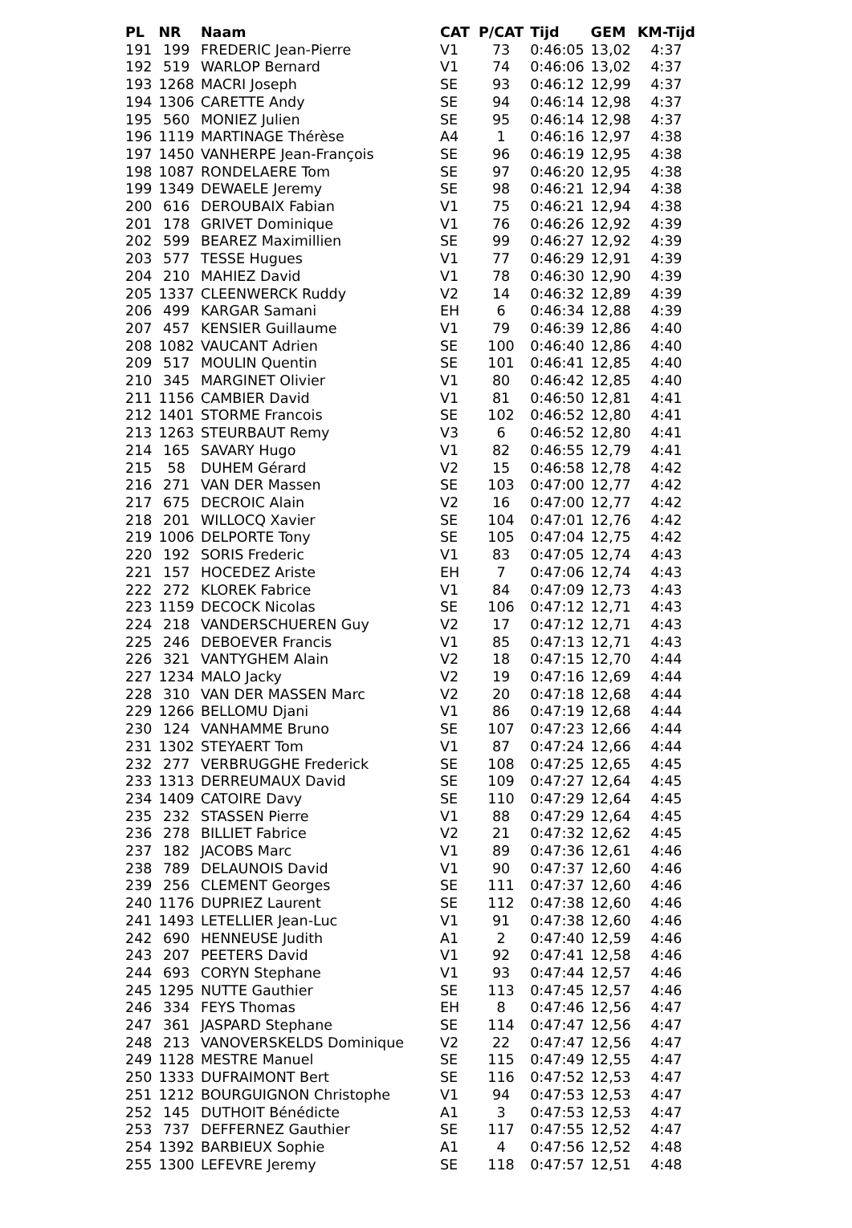| PL | NR | Naam | CAT | P/CAT | Tijd | GEM | KM-Tijd |
| --- | --- | --- | --- | --- | --- | --- | --- |
| 191 | 199 | FREDERIC Jean-Pierre | V1 | 73 | 0:46:05 | 13,02 | 4:37 |
| 192 | 519 | WARLOP Bernard | V1 | 74 | 0:46:06 | 13,02 | 4:37 |
| 193 | 1268 | MACRI Joseph | SE | 93 | 0:46:12 | 12,99 | 4:37 |
| 194 | 1306 | CARETTE Andy | SE | 94 | 0:46:14 | 12,98 | 4:37 |
| 195 | 560 | MONIEZ Julien | SE | 95 | 0:46:14 | 12,98 | 4:37 |
| 196 | 1119 | MARTINAGE Thérèse | A4 | 1 | 0:46:16 | 12,97 | 4:38 |
| 197 | 1450 | VANHERPE Jean-François | SE | 96 | 0:46:19 | 12,95 | 4:38 |
| 198 | 1087 | RONDELAERE Tom | SE | 97 | 0:46:20 | 12,95 | 4:38 |
| 199 | 1349 | DEWAELE Jeremy | SE | 98 | 0:46:21 | 12,94 | 4:38 |
| 200 | 616 | DEROUBAIX Fabian | V1 | 75 | 0:46:21 | 12,94 | 4:38 |
| 201 | 178 | GRIVET Dominique | V1 | 76 | 0:46:26 | 12,92 | 4:39 |
| 202 | 599 | BEAREZ Maximillien | SE | 99 | 0:46:27 | 12,92 | 4:39 |
| 203 | 577 | TESSE Hugues | V1 | 77 | 0:46:29 | 12,91 | 4:39 |
| 204 | 210 | MAHIEZ David | V1 | 78 | 0:46:30 | 12,90 | 4:39 |
| 205 | 1337 | CLEENWERCK Ruddy | V2 | 14 | 0:46:32 | 12,89 | 4:39 |
| 206 | 499 | KARGAR Samani | EH | 6 | 0:46:34 | 12,88 | 4:39 |
| 207 | 457 | KENSIER Guillaume | V1 | 79 | 0:46:39 | 12,86 | 4:40 |
| 208 | 1082 | VAUCANT Adrien | SE | 100 | 0:46:40 | 12,86 | 4:40 |
| 209 | 517 | MOULIN Quentin | SE | 101 | 0:46:41 | 12,85 | 4:40 |
| 210 | 345 | MARGINET Olivier | V1 | 80 | 0:46:42 | 12,85 | 4:40 |
| 211 | 1156 | CAMBIER David | V1 | 81 | 0:46:50 | 12,81 | 4:41 |
| 212 | 1401 | STORME Francois | SE | 102 | 0:46:52 | 12,80 | 4:41 |
| 213 | 1263 | STEURBAUT Remy | V3 | 6 | 0:46:52 | 12,80 | 4:41 |
| 214 | 165 | SAVARY Hugo | V1 | 82 | 0:46:55 | 12,79 | 4:41 |
| 215 | 58 | DUHEM Gérard | V2 | 15 | 0:46:58 | 12,78 | 4:42 |
| 216 | 271 | VAN DER Massen | SE | 103 | 0:47:00 | 12,77 | 4:42 |
| 217 | 675 | DECROIC Alain | V2 | 16 | 0:47:00 | 12,77 | 4:42 |
| 218 | 201 | WILLOCQ Xavier | SE | 104 | 0:47:01 | 12,76 | 4:42 |
| 219 | 1006 | DELPORTE Tony | SE | 105 | 0:47:04 | 12,75 | 4:42 |
| 220 | 192 | SORIS Frederic | V1 | 83 | 0:47:05 | 12,74 | 4:43 |
| 221 | 157 | HOCEDEZ Ariste | EH | 7 | 0:47:06 | 12,74 | 4:43 |
| 222 | 272 | KLOREK Fabrice | V1 | 84 | 0:47:09 | 12,73 | 4:43 |
| 223 | 1159 | DECOCK Nicolas | SE | 106 | 0:47:12 | 12,71 | 4:43 |
| 224 | 218 | VANDERSCHUEREN Guy | V2 | 17 | 0:47:12 | 12,71 | 4:43 |
| 225 | 246 | DEBOEVER Francis | V1 | 85 | 0:47:13 | 12,71 | 4:43 |
| 226 | 321 | VANTYGHEM Alain | V2 | 18 | 0:47:15 | 12,70 | 4:44 |
| 227 | 1234 | MALO Jacky | V2 | 19 | 0:47:16 | 12,69 | 4:44 |
| 228 | 310 | VAN DER MASSEN Marc | V2 | 20 | 0:47:18 | 12,68 | 4:44 |
| 229 | 1266 | BELLOMU Djani | V1 | 86 | 0:47:19 | 12,68 | 4:44 |
| 230 | 124 | VANHAMME Bruno | SE | 107 | 0:47:23 | 12,66 | 4:44 |
| 231 | 1302 | STEYAERT Tom | V1 | 87 | 0:47:24 | 12,66 | 4:44 |
| 232 | 277 | VERBRUGGHE Frederick | SE | 108 | 0:47:25 | 12,65 | 4:45 |
| 233 | 1313 | DERREUMAUX David | SE | 109 | 0:47:27 | 12,64 | 4:45 |
| 234 | 1409 | CATOIRE Davy | SE | 110 | 0:47:29 | 12,64 | 4:45 |
| 235 | 232 | STASSEN Pierre | V1 | 88 | 0:47:29 | 12,64 | 4:45 |
| 236 | 278 | BILLIET Fabrice | V2 | 21 | 0:47:32 | 12,62 | 4:45 |
| 237 | 182 | JACOBS Marc | V1 | 89 | 0:47:36 | 12,61 | 4:46 |
| 238 | 789 | DELAUNOIS David | V1 | 90 | 0:47:37 | 12,60 | 4:46 |
| 239 | 256 | CLEMENT Georges | SE | 111 | 0:47:37 | 12,60 | 4:46 |
| 240 | 1176 | DUPRIEZ Laurent | SE | 112 | 0:47:38 | 12,60 | 4:46 |
| 241 | 1493 | LETELLIER Jean-Luc | V1 | 91 | 0:47:38 | 12,60 | 4:46 |
| 242 | 690 | HENNEUSE Judith | A1 | 2 | 0:47:40 | 12,59 | 4:46 |
| 243 | 207 | PEETERS David | V1 | 92 | 0:47:41 | 12,58 | 4:46 |
| 244 | 693 | CORYN Stephane | V1 | 93 | 0:47:44 | 12,57 | 4:46 |
| 245 | 1295 | NUTTE Gauthier | SE | 113 | 0:47:45 | 12,57 | 4:46 |
| 246 | 334 | FEYS Thomas | EH | 8 | 0:47:46 | 12,56 | 4:47 |
| 247 | 361 | JASPARD Stephane | SE | 114 | 0:47:47 | 12,56 | 4:47 |
| 248 | 213 | VANOVERSKELDS Dominique | V2 | 22 | 0:47:47 | 12,56 | 4:47 |
| 249 | 1128 | MESTRE Manuel | SE | 115 | 0:47:49 | 12,55 | 4:47 |
| 250 | 1333 | DUFRAIMONT Bert | SE | 116 | 0:47:52 | 12,53 | 4:47 |
| 251 | 1212 | BOURGUIGNON Christophe | V1 | 94 | 0:47:53 | 12,53 | 4:47 |
| 252 | 145 | DUTHOIT Bénédicte | A1 | 3 | 0:47:53 | 12,53 | 4:47 |
| 253 | 737 | DEFFERNEZ Gauthier | SE | 117 | 0:47:55 | 12,52 | 4:47 |
| 254 | 1392 | BARBIEUX Sophie | A1 | 4 | 0:47:56 | 12,52 | 4:48 |
| 255 | 1300 | LEFEVRE Jeremy | SE | 118 | 0:47:57 | 12,51 | 4:48 |